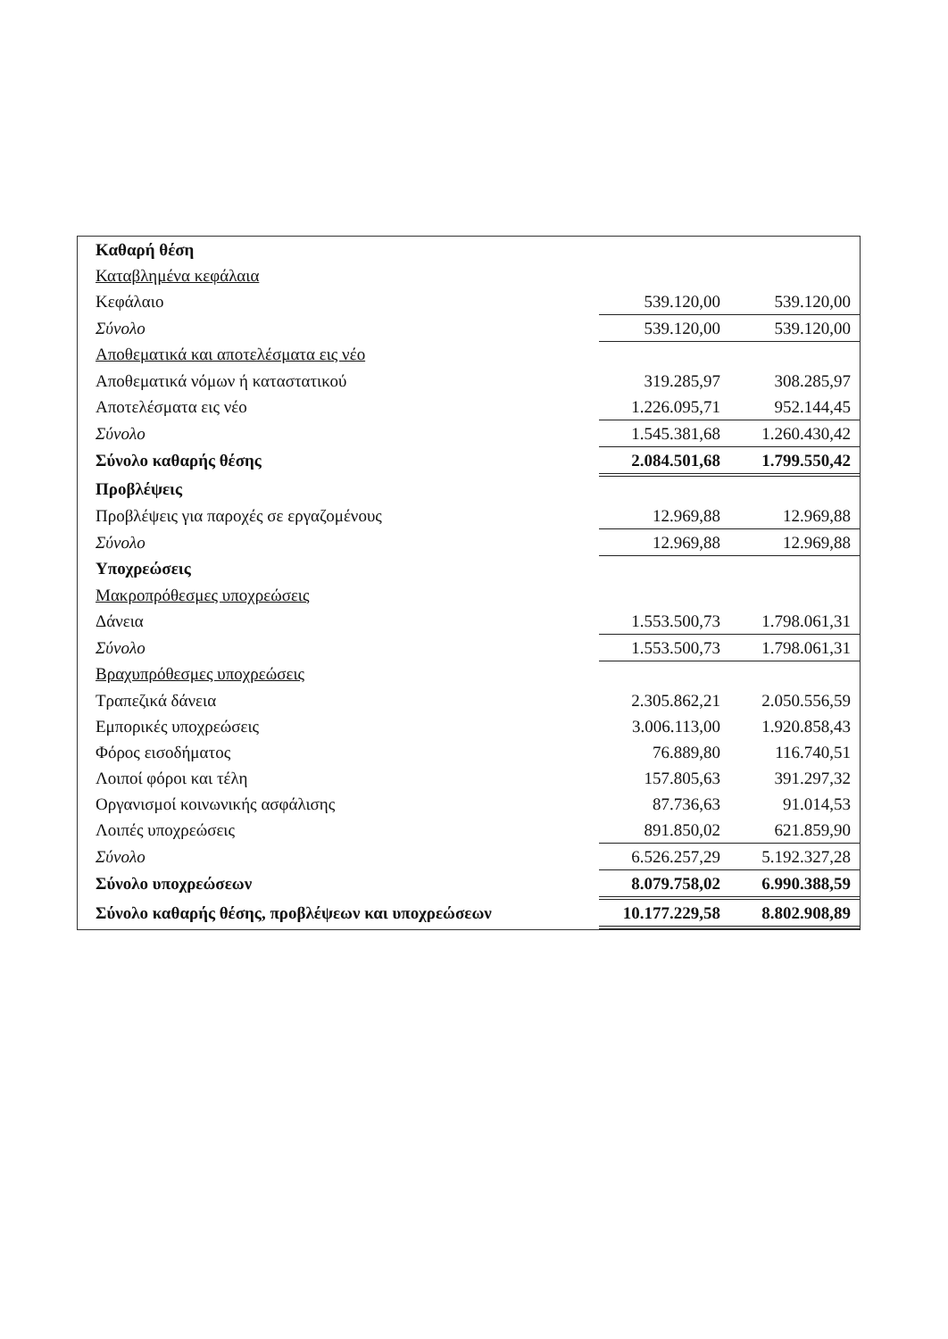| Καθαρή θέση | | |
| Καταβλημένα κεφάλαια | | |
| Κεφάλαιο | 539.120,00 | 539.120,00 |
| Σύνολο | 539.120,00 | 539.120,00 |
| Αποθεματικά και αποτελέσματα εις νέο | | |
| Αποθεματικά νόμων ή καταστατικού | 319.285,97 | 308.285,97 |
| Αποτελέσματα εις νέο | 1.226.095,71 | 952.144,45 |
| Σύνολο | 1.545.381,68 | 1.260.430,42 |
| Σύνολο καθαρής θέσης | 2.084.501,68 | 1.799.550,42 |
| Προβλέψεις | | |
| Προβλέψεις για παροχές σε εργαζομένους | 12.969,88 | 12.969,88 |
| Σύνολο | 12.969,88 | 12.969,88 |
| Υποχρεώσεις | | |
| Μακροπρόθεσμες υποχρεώσεις | | |
| Δάνεια | 1.553.500,73 | 1.798.061,31 |
| Σύνολο | 1.553.500,73 | 1.798.061,31 |
| Βραχυπρόθεσμες υποχρεώσεις | | |
| Τραπεζικά δάνεια | 2.305.862,21 | 2.050.556,59 |
| Εμπορικές υποχρεώσεις | 3.006.113,00 | 1.920.858,43 |
| Φόρος εισοδήματος | 76.889,80 | 116.740,51 |
| Λοιποί φόροι και τέλη | 157.805,63 | 391.297,32 |
| Οργανισμοί κοινωνικής ασφάλισης | 87.736,63 | 91.014,53 |
| Λοιπές υποχρεώσεις | 891.850,02 | 621.859,90 |
| Σύνολο | 6.526.257,29 | 5.192.327,28 |
| Σύνολο υποχρεώσεων | 8.079.758,02 | 6.990.388,59 |
| Σύνολο καθαρής θέσης, προβλέψεων και υποχρεώσεων | 10.177.229,58 | 8.802.908,89 |